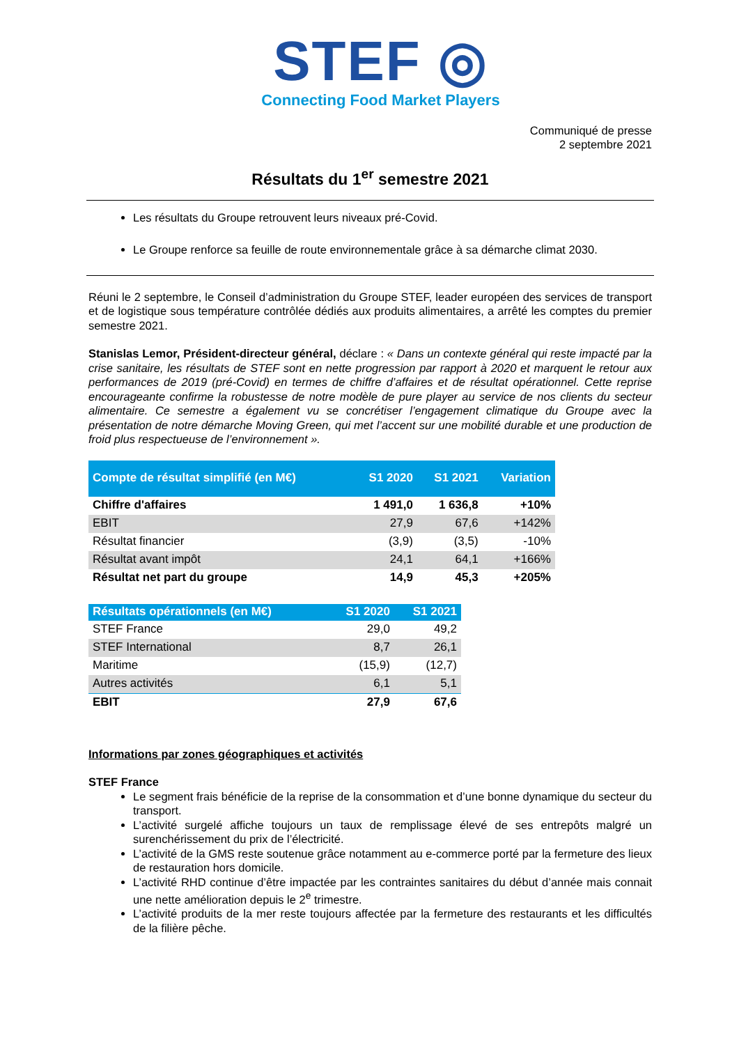STEF ◎
Connecting Food Market Players
Communiqué de presse
2 septembre 2021
Résultats du 1<sup>er</sup> semestre 2021
Les résultats du Groupe retrouvent leurs niveaux pré-Covid.
Le Groupe renforce sa feuille de route environnementale grâce à sa démarche climat 2030.
Réuni le 2 septembre, le Conseil d’administration du Groupe STEF, leader européen des services de transport et de logistique sous température contrôlée dédiés aux produits alimentaires, a arrêté les comptes du premier semestre 2021.
Stanislas Lemor, Président-directeur général, déclare : « Dans un contexte général qui reste impacté par la crise sanitaire, les résultats de STEF sont en nette progression par rapport à 2020 et marquent le retour aux performances de 2019 (pré-Covid) en termes de chiffre d’affaires et de résultat opérationnel. Cette reprise encourageante confirme la robustesse de notre modèle de pure player au service de nos clients du secteur alimentaire. Ce semestre a également vu se concrétiser l’engagement climatique du Groupe avec la présentation de notre démarche Moving Green, qui met l’accent sur une mobilité durable et une production de froid plus respectueuse de l’environnement ».
| Compte de résultat simplifié (en M€) | S1 2020 | S1 2021 | Variation |
| --- | --- | --- | --- |
| Chiffre d'affaires | 1 491,0 | 1 636,8 | +10% |
| EBIT | 27,9 | 67,6 | +142% |
| Résultat financier | (3,9) | (3,5) | -10% |
| Résultat avant impôt | 24,1 | 64,1 | +166% |
| Résultat net part du groupe | 14,9 | 45,3 | +205% |
| Résultats opérationnels (en M€) | S1 2020 | S1 2021 |
| --- | --- | --- |
| STEF France | 29,0 | 49,2 |
| STEF International | 8,7 | 26,1 |
| Maritime | (15,9) | (12,7) |
| Autres activités | 6,1 | 5,1 |
| EBIT | 27,9 | 67,6 |
Informations par zones géographiques et activités
STEF France
Le segment frais bénéficie de la reprise de la consommation et d’une bonne dynamique du secteur du transport.
L’activité surgelé affiche toujours un taux de remplissage élevé de ses entrepôts malgré un surenchérissement du prix de l’électricité.
L’activité de la GMS reste soutenue grâce notamment au e-commerce porté par la fermeture des lieux de restauration hors domicile.
L’activité RHD continue d’être impactée par les contraintes sanitaires du début d’année mais connait une nette amélioration depuis le 2<sup>e</sup> trimestre.
L’activité produits de la mer reste toujours affectée par la fermeture des restaurants et les difficultés de la filière pêche.